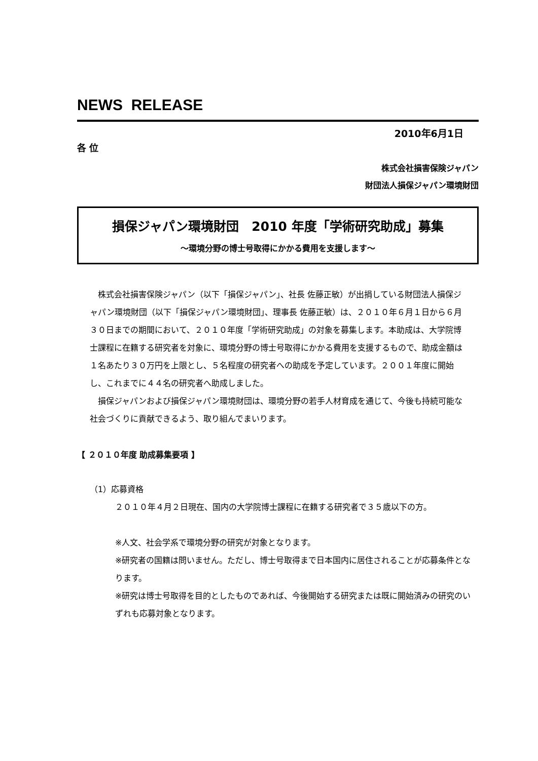NEWS RELEASE
2010年6月1日
各 位
株式会社損害保険ジャパン
財団法人損保ジャパン環境財団
損保ジャパン環境財団　2010 年度「学術研究助成」募集
～環境分野の博士号取得にかかる費用を支援します～
　株式会社損害保険ジャパン（以下「損保ジャパン」、社長 佐藤正敏）が出捐している財団法人損保ジャパン環境財団（以下「損保ジャパン環境財団」、理事長 佐藤正敏）は、２０１０年６月１日から６月３０日までの期間において、２０１０年度「学術研究助成」の対象を募集します。本助成は、大学院博士課程に在籍する研究者を対象に、環境分野の博士号取得にかかる費用を支援するもので、助成金額は１名あたり３０万円を上限とし、５名程度の研究者への助成を予定しています。２００１年度に開始し、これまでに４４名の研究者へ助成しました。
　損保ジャパンおよび損保ジャパン環境財団は、環境分野の若手人材育成を通じて、今後も持続可能な社会づくりに貢献できるよう、取り組んでまいります。
【 ２０１０年度 助成募集要項 】
（1）応募資格
２０１０年４月２日現在、国内の大学院博士課程に在籍する研究者で３５歳以下の方。
※人文、社会学系で環境分野の研究が対象となります。
※研究者の国籍は問いません。ただし、博士号取得まで日本国内に居住されることが応募条件となります。
※研究は博士号取得を目的としたものであれば、今後開始する研究または既に開始済みの研究のいずれも応募対象となります。